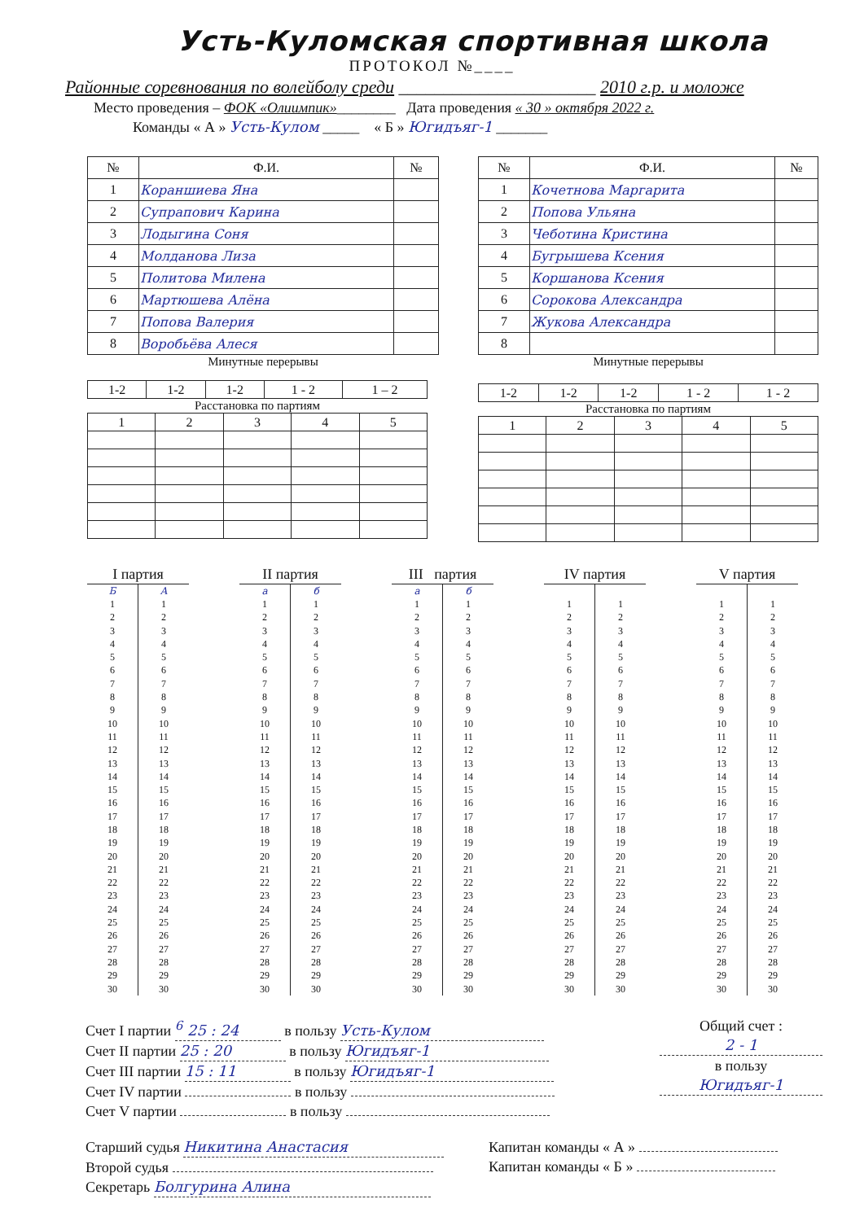Усть-Куломская спортивная школа
ПРОТОКОЛ №____
Районные соревнования по волейболу среди ______________________ 2010 г.р. и моложе
Место проведения – ФОК «Олиимпик»________ Дата проведения « 30 » октября 2022 г.
Команды « А » Усть-Кулом _____ « Б » Югидъяг-1 _______
| № | Ф.И. | № |
| --- | --- | --- |
| 1 | Кораншиева Яна | |
| 2 | Супрапович Карина | |
| 3 | Лодыгина Соня | |
| 4 | Молданова Лиза | |
| 5 | Политова Милена | |
| 6 | Мартюшева Алёна | |
| 7 | Попова Валерия | |
| 8 | Воробьёва Алеся | |
Минутные перерывы
| 1-2 | 1-2 | 1-2 | 1 - 2 | 1 – 2 |
Расстановка по партиям
| 1 | 2 | 3 | 4 | 5 |
| № | Ф.И. | № |
| --- | --- | --- |
| 1 | Кочетнова Маргарита | |
| 2 | Попова Ульяна | |
| 3 | Чеботина Кристина | |
| 4 | Бугрышева Ксения | |
| 5 | Коршанова Ксения | |
| 6 | Сорокова Александра | |
| 7 | Жукова Александра | |
| 8 | | |
Минутные перерывы
| 1-2 | 1-2 | 1-2 | 1 - 2 | 1 - 2 |
Расстановка по партиям
| 1 | 2 | 3 | 4 | 5 |
| I партия | | | II партия | | | III партия | | | IV партия | | | V партия | |
| Б | А | | а | б | | а | б | | | | | | |
| 1 | 1 | | 1 | 1 | | 1 | 1 | | 1 | 1 | | 1 | 1 |
| 2 | 2 | | 2 | 2 | | 2 | 2 | | 2 | 2 | | 2 | 2 |
| 3 | 3 | | 3 | 3 | | 3 | 3 | | 3 | 3 | | 3 | 3 |
| 4 | 4 | | 4 | 4 | | 4 | 4 | | 4 | 4 | | 4 | 4 |
| 5 | 5 | | 5 | 5 | | 5 | 5 | | 5 | 5 | | 5 | 5 |
| 6 | 6 | | 6 | 6 | | 6 | 6 | | 6 | 6 | | 6 | 6 |
| 7 | 7 | | 7 | 7 | | 7 | 7 | | 7 | 7 | | 7 | 7 |
| 8 | 8 | | 8 | 8 | | 8 | 8 | | 8 | 8 | | 8 | 8 |
| 9 | 9 | | 9 | 9 | | 9 | 9 | | 9 | 9 | | 9 | 9 |
| 10 | 10 | | 10 | 10 | | 10 | 10 | | 10 | 10 | | 10 | 10 |
| 11 | 11 | | 11 | 11 | | 11 | 11 | | 11 | 11 | | 11 | 11 |
| 12 | 12 | | 12 | 12 | | 12 | 12 | | 12 | 12 | | 12 | 12 |
| 13 | 13 | | 13 | 13 | | 13 | 13 | | 13 | 13 | | 13 | 13 |
| 14 | 14 | | 14 | 14 | | 14 | 14 | | 14 | 14 | | 14 | 14 |
| 15 | 15 | | 15 | 15 | | 15 | 15 | | 15 | 15 | | 15 | 15 |
| 16 | 16 | | 16 | 16 | | 16 | 16 | | 16 | 16 | | 16 | 16 |
| 17 | 17 | | 17 | 17 | | 17 | 17 | | 17 | 17 | | 17 | 17 |
| 18 | 18 | | 18 | 18 | | 18 | 18 | | 18 | 18 | | 18 | 18 |
| 19 | 19 | | 19 | 19 | | 19 | 19 | | 19 | 19 | | 19 | 19 |
| 20 | 20 | | 20 | 20 | | 20 | 20 | | 20 | 20 | | 20 | 20 |
| 21 | 21 | | 21 | 21 | | 21 | 21 | | 21 | 21 | | 21 | 21 |
| 22 | 22 | | 22 | 22 | | 22 | 22 | | 22 | 22 | | 22 | 22 |
| 23 | 23 | | 23 | 23 | | 23 | 23 | | 23 | 23 | | 23 | 23 |
| 24 | 24 | | 24 | 24 | | 24 | 24 | | 24 | 24 | | 24 | 24 |
| 25 | 25 | | 25 | 25 | | 25 | 25 | | 25 | 25 | | 25 | 25 |
| 26 | 26 | | 26 | 26 | | 26 | 26 | | 26 | 26 | | 26 | 26 |
| 27 | 27 | | 27 | 27 | | 27 | 27 | | 27 | 27 | | 27 | 27 |
| 28 | 28 | | 28 | 28 | | 28 | 28 | | 28 | 28 | | 28 | 28 |
| 29 | 29 | | 29 | 29 | | 29 | 29 | | 29 | 29 | | 29 | 29 |
| 30 | 30 | | 30 | 30 | | 30 | 30 | | 30 | 30 | | 30 | 30 |
Счет I партии <sup>6</sup> 25 : 24 в пользу Усть-Кулом
Счет II партии 25 : 20 в пользу Югидъяг-1
Счет III партии 15 : 11 в пользу Югидъяг-1
Счет IV партии в пользу
Счет V партии в пользу
Общий счет :
2 - 1
в пользу
Югидъяг-1
Старший судья Никитина Анастасия
Второй судья
Секретарь Болгурина Алина
Капитан команды « А »
Капитан команды « Б »